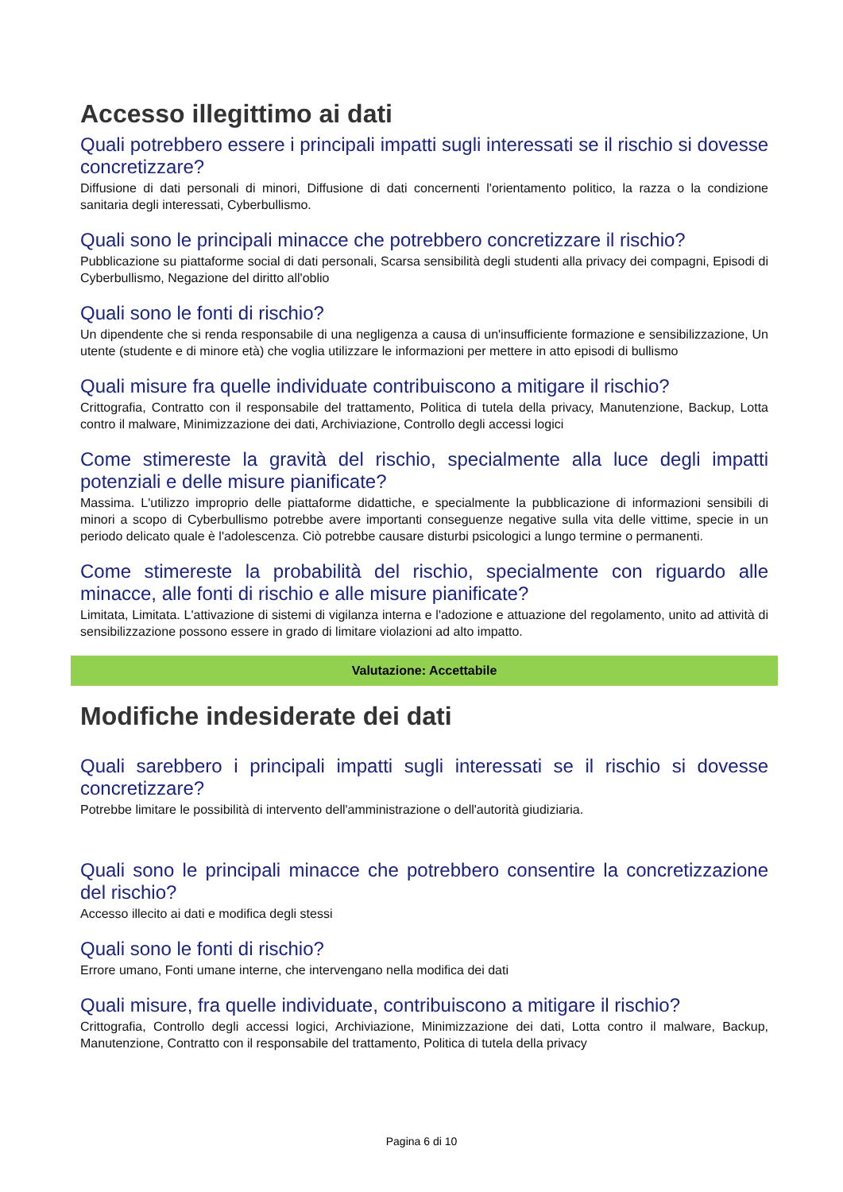Accesso illegittimo ai dati
Quali potrebbero essere i principali impatti sugli interessati se il rischio si dovesse concretizzare?
Diffusione di dati personali di minori, Diffusione di dati concernenti l'orientamento politico, la razza o la condizione sanitaria degli interessati, Cyberbullismo.
Quali sono le principali minacce che potrebbero concretizzare il rischio?
Pubblicazione su piattaforme social di dati personali, Scarsa sensibilità degli studenti alla privacy dei compagni, Episodi di Cyberbullismo, Negazione del diritto all'oblio
Quali sono le fonti di rischio?
Un dipendente che si renda responsabile di una negligenza a causa di un'insufficiente formazione e sensibilizzazione, Un utente (studente e di minore età) che voglia utilizzare le informazioni per mettere in atto episodi di bullismo
Quali misure fra quelle individuate contribuiscono a mitigare il rischio?
Crittografia, Contratto con il responsabile del trattamento, Politica di tutela della privacy, Manutenzione, Backup, Lotta contro il malware, Minimizzazione dei dati, Archiviazione, Controllo degli accessi logici
Come stimereste la gravità del rischio, specialmente alla luce degli impatti potenziali e delle misure pianificate?
Massima. L'utilizzo improprio delle piattaforme didattiche, e specialmente la pubblicazione di informazioni sensibili di minori a scopo di Cyberbullismo potrebbe avere importanti conseguenze negative sulla vita delle vittime, specie in un periodo delicato quale è l'adolescenza. Ciò potrebbe causare disturbi psicologici a lungo termine o permanenti.
Come stimereste la probabilità del rischio, specialmente con riguardo alle minacce, alle fonti di rischio e alle misure pianificate?
Limitata, Limitata. L'attivazione di sistemi di vigilanza interna e l'adozione e attuazione del regolamento, unito ad attività di sensibilizzazione possono essere in grado di limitare violazioni ad alto impatto.
Valutazione: Accettabile
Modifiche indesiderate dei dati
Quali sarebbero i principali impatti sugli interessati se il rischio si dovesse concretizzare?
Potrebbe limitare le possibilità di intervento dell'amministrazione o dell'autorità giudiziaria.
Quali sono le principali minacce che potrebbero consentire la concretizzazione del rischio?
Accesso illecito ai dati e modifica degli stessi
Quali sono le fonti di rischio?
Errore umano, Fonti umane interne, che intervengano nella modifica dei dati
Quali misure, fra quelle individuate, contribuiscono a mitigare il rischio?
Crittografia, Controllo degli accessi logici, Archiviazione, Minimizzazione dei dati, Lotta contro il malware, Backup, Manutenzione, Contratto con il responsabile del trattamento, Politica di tutela della privacy
Pagina 6 di 10